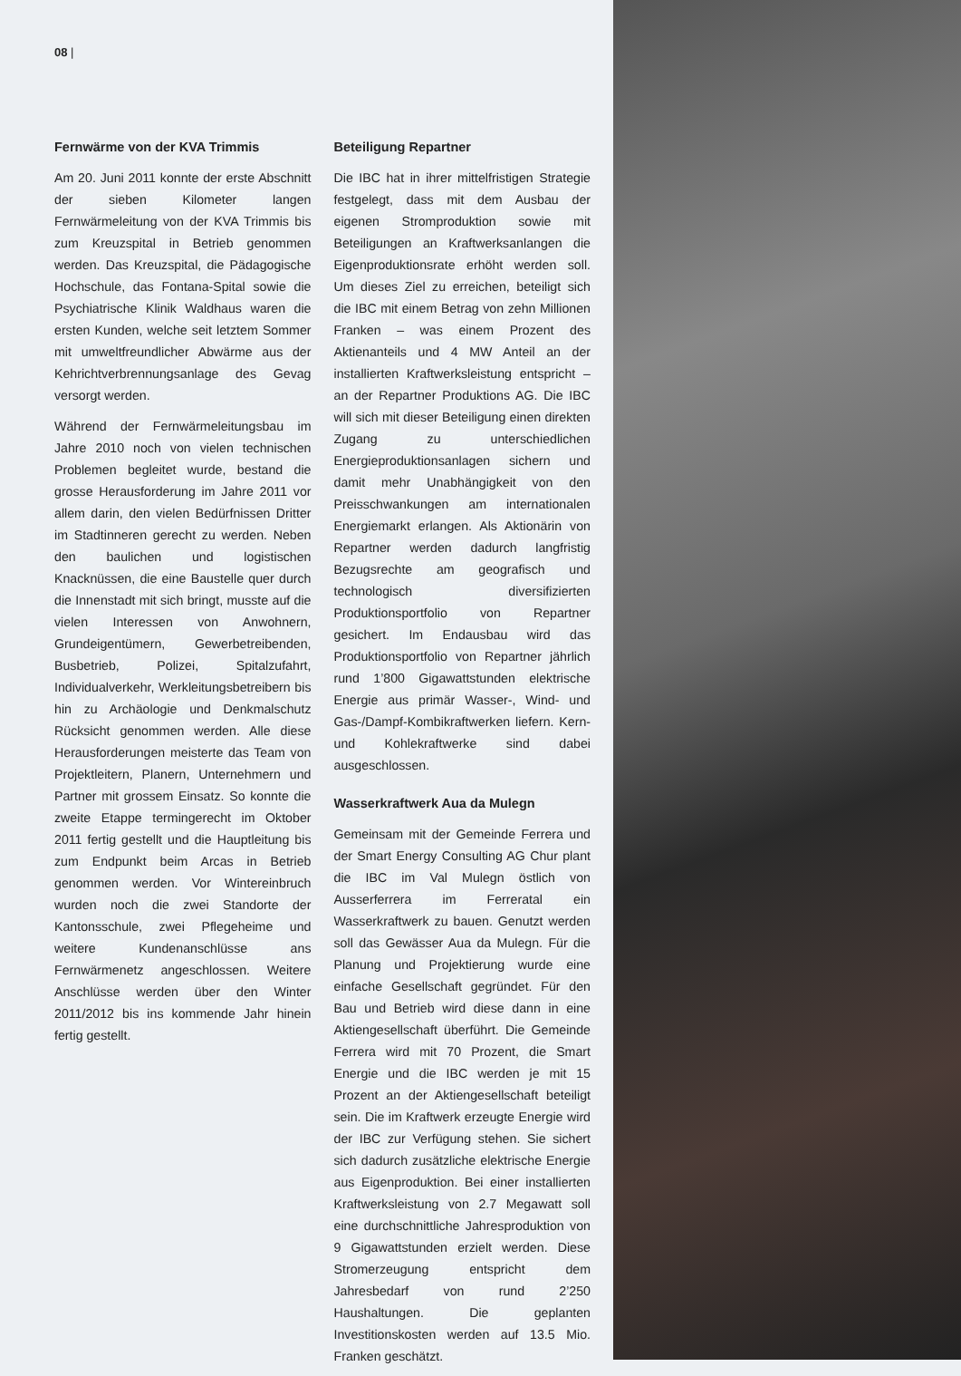08 |
Fernwärme von der KVA Trimmis
Am 20. Juni 2011 konnte der erste Abschnitt der sieben Kilometer langen Fernwärmeleitung von der KVA Trimmis bis zum Kreuzspital in Betrieb genommen werden. Das Kreuzspital, die Pädagogische Hochschule, das Fontana-Spital sowie die Psychiatrische Klinik Waldhaus waren die ersten Kunden, welche seit letztem Sommer mit umweltfreundlicher Abwärme aus der Kehrichtverbrennungsanlage des Gevag versorgt werden.
Während der Fernwärmeleitungsbau im Jahre 2010 noch von vielen technischen Problemen begleitet wurde, bestand die grosse Herausforderung im Jahre 2011 vor allem darin, den vielen Bedürfnissen Dritter im Stadtinneren gerecht zu werden. Neben den baulichen und logistischen Knacknüssen, die eine Baustelle quer durch die Innenstadt mit sich bringt, musste auf die vielen Interessen von Anwohnern, Grundeigentümern, Gewerbetreibenden, Busbetrieb, Polizei, Spitalzufahrt, Individualverkehr, Werkleitungsbetreibern bis hin zu Archäologie und Denkmalschutz Rücksicht genommen werden. Alle diese Herausforderungen meisterte das Team von Projektleitern, Planern, Unternehmern und Partner mit grossem Einsatz. So konnte die zweite Etappe termingerecht im Oktober 2011 fertig gestellt und die Hauptleitung bis zum Endpunkt beim Arcas in Betrieb genommen werden. Vor Wintereinbruch wurden noch die zwei Standorte der Kantonsschule, zwei Pflegeheime und weitere Kundenanschlüsse ans Fernwärmenetz angeschlossen. Weitere Anschlüsse werden über den Winter 2011/2012 bis ins kommende Jahr hinein fertig gestellt.
Beteiligung Repartner
Die IBC hat in ihrer mittelfristigen Strategie festgelegt, dass mit dem Ausbau der eigenen Stromproduktion sowie mit Beteiligungen an Kraftwerksanlangen die Eigenproduktionsrate erhöht werden soll. Um dieses Ziel zu erreichen, beteiligt sich die IBC mit einem Betrag von zehn Millionen Franken – was einem Prozent des Aktienanteils und 4 MW Anteil an der installierten Kraftwerksleistung entspricht – an der Repartner Produktions AG. Die IBC will sich mit dieser Beteiligung einen direkten Zugang zu unterschiedlichen Energieproduktionsanlagen sichern und damit mehr Unabhängigkeit von den Preisschwankungen am internationalen Energiemarkt erlangen. Als Aktionärin von Repartner werden dadurch langfristig Bezugsrechte am geografisch und technologisch diversifizierten Produktionsportfolio von Repartner gesichert. Im Endausbau wird das Produktionsportfolio von Repartner jährlich rund 1’800 Gigawattstunden elektrische Energie aus primär Wasser-, Wind- und Gas-/Dampf-Kombikraftwerken liefern. Kern- und Kohlekraftwerke sind dabei ausgeschlossen.
Wasserkraftwerk Aua da Mulegn
Gemeinsam mit der Gemeinde Ferrera und der Smart Energy Consulting AG Chur plant die IBC im Val Mulegn östlich von Ausserferrera im Ferreratal ein Wasserkraftwerk zu bauen. Genutzt werden soll das Gewässer Aua da Mulegn. Für die Planung und Projektierung wurde eine einfache Gesellschaft gegründet. Für den Bau und Betrieb wird diese dann in eine Aktiengesellschaft überführt. Die Gemeinde Ferrera wird mit 70 Prozent, die Smart Energie und die IBC werden je mit 15 Prozent an der Aktiengesellschaft beteiligt sein. Die im Kraftwerk erzeugte Energie wird der IBC zur Verfügung stehen. Sie sichert sich dadurch zusätzliche elektrische Energie aus Eigenproduktion. Bei einer installierten Kraftwerksleistung von 2.7 Megawatt soll eine durchschnittliche Jahresproduktion von 9 Gigawattstunden erzielt werden. Diese Stromerzeugung entspricht dem Jahresbedarf von rund 2’250 Haushaltungen. Die geplanten Investitionskosten werden auf 13.5 Mio. Franken geschätzt.